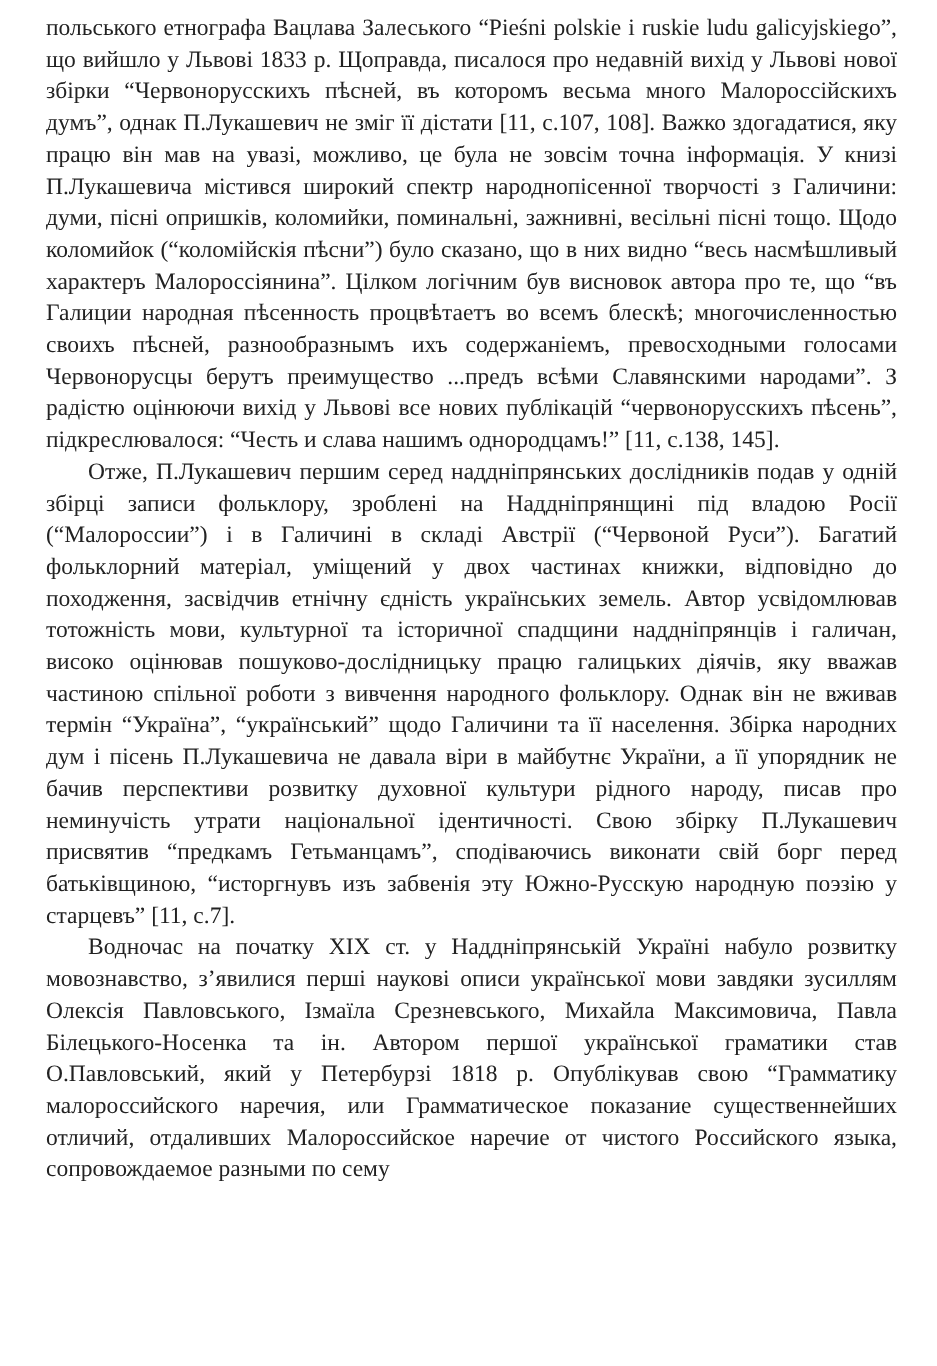польського етнографа Вацлава Залеського “Pieśni polskie i ruskie ludu galicyjskiego”, що вийшло у Львові 1833 р. Щоправда, писалося про недавній вихід у Львові нової збірки “Червонорусскихъ пѣсней, въ которомъ весьма много Малороссійскихъ думъ”, однак П.Лукашевич не зміг її дістати [11, с.107, 108]. Важко здогадатися, яку працю він мав на увазі, можливо, це була не зовсім точна інформація. У книзі П.Лукашевича містився широкий спектр народнопісенної творчості з Галичини: думи, пісні опришків, коломийки, поминальні, зажнивні, весільні пісні тощо. Щодо коломийок (“коломійскія пѣсни”) було сказано, що в них видно “весь насмѣшливый характеръ Малороссіянина”. Цілком логічним був висновок автора про те, що “въ Галиции народная пѣсенность процвѣтаетъ во всемъ блескѣ; многочисленностью своихъ пѣсней, разнообразнымъ ихъ содержаніемъ, превосходными голосами Червонорусцы берутъ преимущество ...предъ всѣми Славянскими народами”. З радістю оцінюючи вихід у Львові все нових публікацій “червонорусскихъ пѣсень”, підкреслювалося: “Честь и слава нашимъ однородцамъ!” [11, с.138, 145].
Отже, П.Лукашевич першим серед наддніпрянських дослідників подав у одній збірці записи фольклору, зроблені на Наддніпрянщині під владою Росії (“Малороссии”) і в Галичині в складі Австрії (“Червоной Руси”). Багатий фольклорний матеріал, уміщений у двох частинах книжки, відповідно до походження, засвідчив етнічну єдність українських земель. Автор усвідомлював тотожність мови, культурної та історичної спадщини наддніпрянців і галичан, високо оцінював пошуково-дослідницьку працю галицьких діячів, яку вважав частиною спільної роботи з вивчення народного фольклору. Однак він не вживав термін “Україна”, “український” щодо Галичини та її населення. Збірка народних дум і пісень П.Лукашевича не давала віри в майбутнє України, а її упорядник не бачив перспективи розвитку духовної культури рідного народу, писав про неминучість утрати національної ідентичності. Свою збірку П.Лукашевич присвятив “предкамъ Гетьманцамъ”, сподіваючись виконати свій борг перед батьківщиною, “исторгнувъ изъ забвенія эту Южно-Русскую народную поэзію у старцевъ” [11, с.7].
Водночас на початку XIX ст. у Наддніпрянській Україні набуло розвитку мовознавство, з’явилися перші наукові описи української мови завдяки зусиллям Олексія Павловського, Ізмаїла Срезневського, Михайла Максимовича, Павла Білецького-Носенка та ін. Автором першої української граматики став О.Павловський, який у Петербурзі 1818 р. Опублікував свою “Грамматику малороссийского наречия, или Грамматическое показание существеннейших отличий, отдаливших Малороссийское наречие от чистого Российского языка, сопровождаемое разными по сему